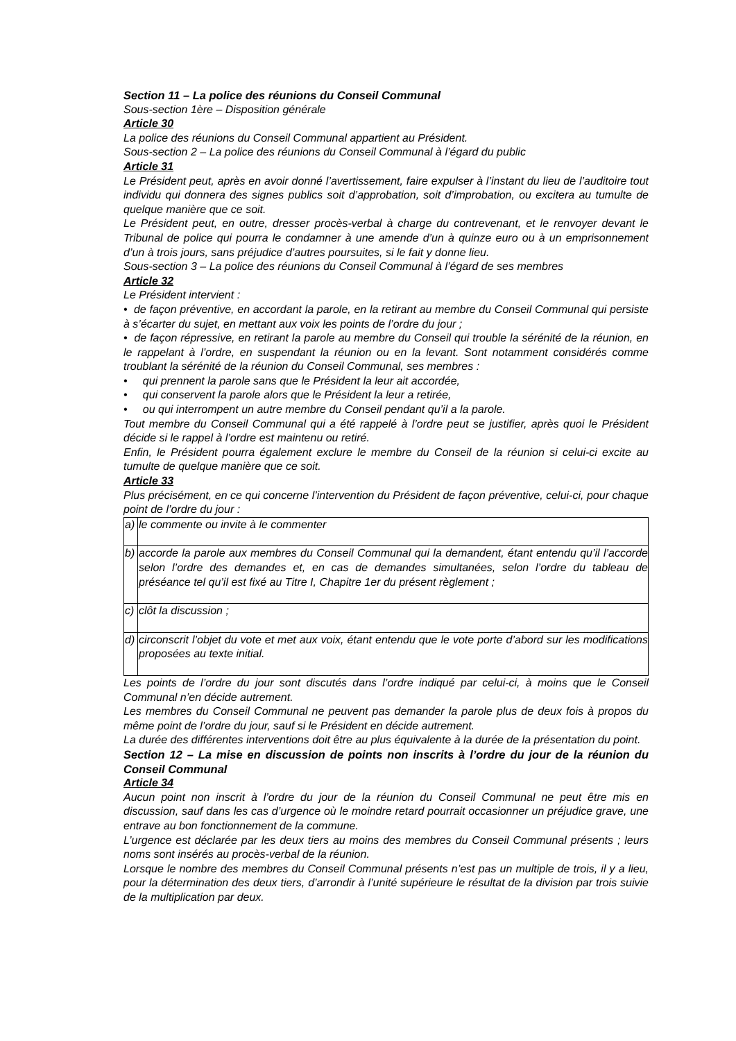Section 11 – La police des réunions du Conseil Communal
Sous-section 1ère – Disposition générale
Article 30
La police des réunions du Conseil Communal appartient au Président.
Sous-section 2 – La police des réunions du Conseil Communal à l’égard du public
Article 31
Le Président peut, après en avoir donné l’avertissement, faire expulser à l’instant du lieu de l’auditoire tout individu qui donnera des signes publics soit d’approbation, soit d’improbation, ou excitera au tumulte de quelque manière que ce soit.
Le Président peut, en outre, dresser procès-verbal à charge du contrevenant, et le renvoyer devant le Tribunal de police qui pourra le condamner à une amende d’un à quinze euro ou à un emprisonnement d’un à trois jours, sans préjudice d’autres poursuites, si le fait y donne lieu.
Sous-section 3 – La police des réunions du Conseil Communal à l’égard de ses membres
Article 32
Le Président intervient :
• de façon préventive, en accordant la parole, en la retirant au membre du Conseil Communal qui persiste à s’écarter du sujet, en mettant aux voix les points de l’ordre du jour ;
• de façon répressive, en retirant la parole au membre du Conseil qui trouble la sérénité de la réunion, en le rappelant à l’ordre, en suspendant la réunion ou en la levant. Sont notamment considérés comme troublant la sérénité de la réunion du Conseil Communal, ses membres :
• qui prennent la parole sans que le Président la leur ait accordée,
• qui conservent la parole alors que le Président la leur a retirée,
• ou qui interrompent un autre membre du Conseil pendant qu’il a la parole.
Tout membre du Conseil Communal qui a été rappelé à l’ordre peut se justifier, après quoi le Président décide si le rappel à l’ordre est maintenu ou retiré.
Enfin, le Président pourra également exclure le membre du Conseil de la réunion si celui-ci excite au tumulte de quelque manière que ce soit.
Article 33
Plus précisément, en ce qui concerne l’intervention du Président de façon préventive, celui-ci, pour chaque point de l’ordre du jour :
| a) | le commente ou invite à le commenter |
| b) | accorde la parole aux membres du Conseil Communal qui la demandent, étant entendu qu’il l’accorde selon l’ordre des demandes et, en cas de demandes simultanées, selon l’ordre du tableau de préséance tel qu’il est fixé au Titre I, Chapitre 1er du présent règlement ; |
| c) | clôt la discussion ; |
| d) | circonscrit l’objet du vote et met aux voix, étant entendu que le vote porte d’abord sur les modifications proposées au texte initial. |
Les points de l’ordre du jour sont discutés dans l’ordre indiqué par celui-ci, à moins que le Conseil Communal n’en décide autrement.
Les membres du Conseil Communal ne peuvent pas demander la parole plus de deux fois à propos du même point de l’ordre du jour, sauf si le Président en décide autrement.
La durée des différentes interventions doit être au plus équivalente à la durée de la présentation du point.
Section 12 – La mise en discussion de points non inscrits à l’ordre du jour de la réunion du Conseil Communal
Article 34
Aucun point non inscrit à l’ordre du jour de la réunion du Conseil Communal ne peut être mis en discussion, sauf dans les cas d’urgence où le moindre retard pourrait occasionner un préjudice grave, une entrave au bon fonctionnement de la commune.
L’urgence est déclarée par les deux tiers au moins des membres du Conseil Communal présents ; leurs noms sont insérés au procès-verbal de la réunion.
Lorsque le nombre des membres du Conseil Communal présents n’est pas un multiple de trois, il y a lieu, pour la détermination des deux tiers, d’arrondir à l’unité supérieure le résultat de la division par trois suivie de la multiplication par deux.